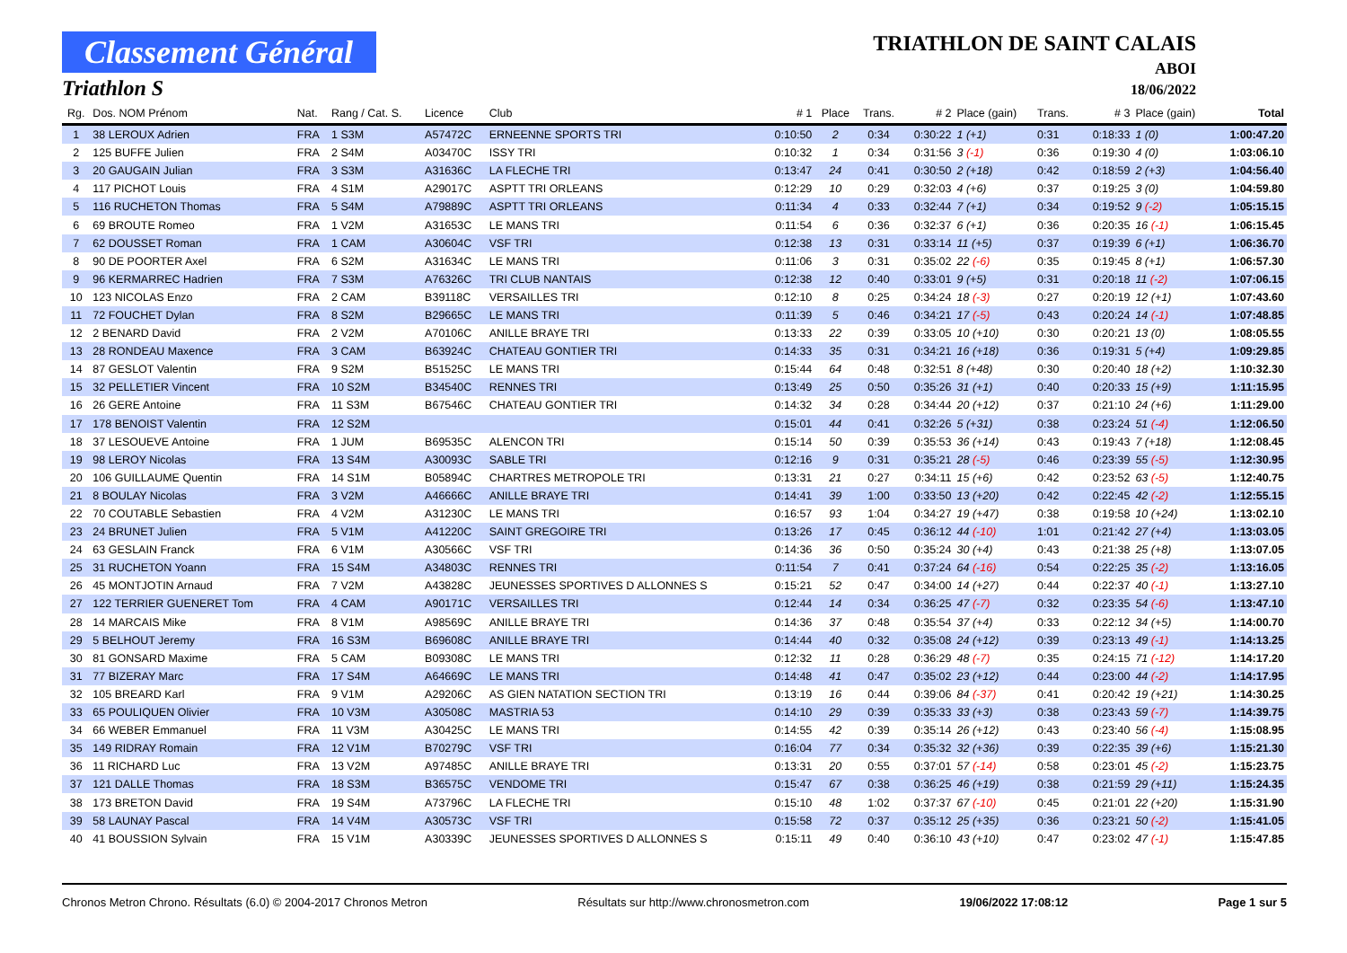Classement Général
Triathlon S
TRIATHLON DE SAINT CALAIS
ABOI
18/06/2022
| Rg. | Dos. NOM Prénom | Nat. | Rang / Cat. S. | Licence | Club | # 1 | Place | Trans. | # 2 | Place (gain) | Trans. | # 3 | Place (gain) | Total |
| --- | --- | --- | --- | --- | --- | --- | --- | --- | --- | --- | --- | --- | --- | --- |
| 1 | 38 LEROUX Adrien | FRA | 1 S3M | A57472C | ERNEENNE SPORTS TRI | 0:10:50 | 2 | 0:34 | 0:30:22 | 1 (+1) | 0:31 | 0:18:33 | 1 (0) | 1:00:47.20 |
| 2 | 125 BUFFE Julien | FRA | 2 S4M | A03470C | ISSY TRI | 0:10:32 | 1 | 0:34 | 0:31:56 | 3 (-1) | 0:36 | 0:19:30 | 4 (0) | 1:03:06.10 |
| 3 | 20 GAUGAIN Julian | FRA | 3 S3M | A31636C | LA FLECHE TRI | 0:13:47 | 24 | 0:41 | 0:30:50 | 2 (+18) | 0:42 | 0:18:59 | 2 (+3) | 1:04:56.40 |
| 4 | 117 PICHOT Louis | FRA | 4 S1M | A29017C | ASPTT TRI ORLEANS | 0:12:29 | 10 | 0:29 | 0:32:03 | 4 (+6) | 0:37 | 0:19:25 | 3 (0) | 1:04:59.80 |
| 5 | 116 RUCHETON Thomas | FRA | 5 S4M | A79889C | ASPTT TRI ORLEANS | 0:11:34 | 4 | 0:33 | 0:32:44 | 7 (+1) | 0:34 | 0:19:52 | 9 (-2) | 1:05:15.15 |
| 6 | 69 BROUTE Romeo | FRA | 1 V2M | A31653C | LE MANS TRI | 0:11:54 | 6 | 0:36 | 0:32:37 | 6 (+1) | 0:36 | 0:20:35 | 16 (-1) | 1:06:15.45 |
| 7 | 62 DOUSSET Roman | FRA | 1 CAM | A30604C | VSF TRI | 0:12:38 | 13 | 0:31 | 0:33:14 | 11 (+5) | 0:37 | 0:19:39 | 6 (+1) | 1:06:36.70 |
| 8 | 90 DE POORTER Axel | FRA | 6 S2M | A31634C | LE MANS TRI | 0:11:06 | 3 | 0:31 | 0:35:02 | 22 (-6) | 0:35 | 0:19:45 | 8 (+1) | 1:06:57.30 |
| 9 | 96 KERMARREC Hadrien | FRA | 7 S3M | A76326C | TRI CLUB NANTAIS | 0:12:38 | 12 | 0:40 | 0:33:01 | 9 (+5) | 0:31 | 0:20:18 | 11 (-2) | 1:07:06.15 |
| 10 | 123 NICOLAS Enzo | FRA | 2 CAM | B39118C | VERSAILLES TRI | 0:12:10 | 8 | 0:25 | 0:34:24 | 18 (-3) | 0:27 | 0:20:19 | 12 (+1) | 1:07:43.60 |
| 11 | 72 FOUCHET Dylan | FRA | 8 S2M | B29665C | LE MANS TRI | 0:11:39 | 5 | 0:46 | 0:34:21 | 17 (-5) | 0:43 | 0:20:24 | 14 (-1) | 1:07:48.85 |
| 12 | 2 BENARD David | FRA | 2 V2M | A70106C | ANILLE BRAYE TRI | 0:13:33 | 22 | 0:39 | 0:33:05 | 10 (+10) | 0:30 | 0:20:21 | 13 (0) | 1:08:05.55 |
| 13 | 28 RONDEAU Maxence | FRA | 3 CAM | B63924C | CHATEAU GONTIER TRI | 0:14:33 | 35 | 0:31 | 0:34:21 | 16 (+18) | 0:36 | 0:19:31 | 5 (+4) | 1:09:29.85 |
| 14 | 87 GESLOT Valentin | FRA | 9 S2M | B51525C | LE MANS TRI | 0:15:44 | 64 | 0:48 | 0:32:51 | 8 (+48) | 0:30 | 0:20:40 | 18 (+2) | 1:10:32.30 |
| 15 | 32 PELLETIER Vincent | FRA | 10 S2M | B34540C | RENNES TRI | 0:13:49 | 25 | 0:50 | 0:35:26 | 31 (+1) | 0:40 | 0:20:33 | 15 (+9) | 1:11:15.95 |
| 16 | 26 GERE Antoine | FRA | 11 S3M | B67546C | CHATEAU GONTIER TRI | 0:14:32 | 34 | 0:28 | 0:34:44 | 20 (+12) | 0:37 | 0:21:10 | 24 (+6) | 1:11:29.00 |
| 17 | 178 BENOIST Valentin | FRA | 12 S2M | | | 0:15:01 | 44 | 0:41 | 0:32:26 | 5 (+31) | 0:38 | 0:23:24 | 51 (-4) | 1:12:06.50 |
| 18 | 37 LESOUEVE Antoine | FRA | 1 JUM | B69535C | ALENCON TRI | 0:15:14 | 50 | 0:39 | 0:35:53 | 36 (+14) | 0:43 | 0:19:43 | 7 (+18) | 1:12:08.45 |
| 19 | 98 LEROY Nicolas | FRA | 13 S4M | A30093C | SABLE TRI | 0:12:16 | 9 | 0:31 | 0:35:21 | 28 (-5) | 0:46 | 0:23:39 | 55 (-5) | 1:12:30.95 |
| 20 | 106 GUILLAUME Quentin | FRA | 14 S1M | B05894C | CHARTRES METROPOLE TRI | 0:13:31 | 21 | 0:27 | 0:34:11 | 15 (+6) | 0:42 | 0:23:52 | 63 (-5) | 1:12:40.75 |
| 21 | 8 BOULAY Nicolas | FRA | 3 V2M | A46666C | ANILLE BRAYE TRI | 0:14:41 | 39 | 1:00 | 0:33:50 | 13 (+20) | 0:42 | 0:22:45 | 42 (-2) | 1:12:55.15 |
| 22 | 70 COUTABLE Sebastien | FRA | 4 V2M | A31230C | LE MANS TRI | 0:16:57 | 93 | 1:04 | 0:34:27 | 19 (+47) | 0:38 | 0:19:58 | 10 (+24) | 1:13:02.10 |
| 23 | 24 BRUNET Julien | FRA | 5 V1M | A41220C | SAINT GREGOIRE TRI | 0:13:26 | 17 | 0:45 | 0:36:12 | 44 (-10) | 1:01 | 0:21:42 | 27 (+4) | 1:13:03.05 |
| 24 | 63 GESLAIN Franck | FRA | 6 V1M | A30566C | VSF TRI | 0:14:36 | 36 | 0:50 | 0:35:24 | 30 (+4) | 0:43 | 0:21:38 | 25 (+8) | 1:13:07.05 |
| 25 | 31 RUCHETON Yoann | FRA | 15 S4M | A34803C | RENNES TRI | 0:11:54 | 7 | 0:41 | 0:37:24 | 64 (-16) | 0:54 | 0:22:25 | 35 (-2) | 1:13:16.05 |
| 26 | 45 MONTJOTIN Arnaud | FRA | 7 V2M | A43828C | JEUNESSES SPORTIVES D ALLONNES S | 0:15:21 | 52 | 0:47 | 0:34:00 | 14 (+27) | 0:44 | 0:22:37 | 40 (-1) | 1:13:27.10 |
| 27 | 122 TERRIER GUENERET Tom | FRA | 4 CAM | A90171C | VERSAILLES TRI | 0:12:44 | 14 | 0:34 | 0:36:25 | 47 (-7) | 0:32 | 0:23:35 | 54 (-6) | 1:13:47.10 |
| 28 | 14 MARCAIS Mike | FRA | 8 V1M | A98569C | ANILLE BRAYE TRI | 0:14:36 | 37 | 0:48 | 0:35:54 | 37 (+4) | 0:33 | 0:22:12 | 34 (+5) | 1:14:00.70 |
| 29 | 5 BELHOUT Jeremy | FRA | 16 S3M | B69608C | ANILLE BRAYE TRI | 0:14:44 | 40 | 0:32 | 0:35:08 | 24 (+12) | 0:39 | 0:23:13 | 49 (-1) | 1:14:13.25 |
| 30 | 81 GONSARD Maxime | FRA | 5 CAM | B09308C | LE MANS TRI | 0:12:32 | 11 | 0:28 | 0:36:29 | 48 (-7) | 0:35 | 0:24:15 | 71 (-12) | 1:14:17.20 |
| 31 | 77 BIZERAY Marc | FRA | 17 S4M | A64669C | LE MANS TRI | 0:14:48 | 41 | 0:47 | 0:35:02 | 23 (+12) | 0:44 | 0:23:00 | 44 (-2) | 1:14:17.95 |
| 32 | 105 BREARD Karl | FRA | 9 V1M | A29206C | AS GIEN NATATION SECTION TRI | 0:13:19 | 16 | 0:44 | 0:39:06 | 84 (-37) | 0:41 | 0:20:42 | 19 (+21) | 1:14:30.25 |
| 33 | 65 POULIQUEN Olivier | FRA | 10 V3M | A30508C | MASTRIA 53 | 0:14:10 | 29 | 0:39 | 0:35:33 | 33 (+3) | 0:38 | 0:23:43 | 59 (-7) | 1:14:39.75 |
| 34 | 66 WEBER Emmanuel | FRA | 11 V3M | A30425C | LE MANS TRI | 0:14:55 | 42 | 0:39 | 0:35:14 | 26 (+12) | 0:43 | 0:23:40 | 56 (-4) | 1:15:08.95 |
| 35 | 149 RIDRAY Romain | FRA | 12 V1M | B70279C | VSF TRI | 0:16:04 | 77 | 0:34 | 0:35:32 | 32 (+36) | 0:39 | 0:22:35 | 39 (+6) | 1:15:21.30 |
| 36 | 11 RICHARD Luc | FRA | 13 V2M | A97485C | ANILLE BRAYE TRI | 0:13:31 | 20 | 0:55 | 0:37:01 | 57 (-14) | 0:58 | 0:23:01 | 45 (-2) | 1:15:23.75 |
| 37 | 121 DALLE Thomas | FRA | 18 S3M | B36575C | VENDOME TRI | 0:15:47 | 67 | 0:38 | 0:36:25 | 46 (+19) | 0:38 | 0:21:59 | 29 (+11) | 1:15:24.35 |
| 38 | 173 BRETON David | FRA | 19 S4M | A73796C | LA FLECHE TRI | 0:15:10 | 48 | 1:02 | 0:37:37 | 67 (-10) | 0:45 | 0:21:01 | 22 (+20) | 1:15:31.90 |
| 39 | 58 LAUNAY Pascal | FRA | 14 V4M | A30573C | VSF TRI | 0:15:58 | 72 | 0:37 | 0:35:12 | 25 (+35) | 0:36 | 0:23:21 | 50 (-2) | 1:15:41.05 |
| 40 | 41 BOUSSION Sylvain | FRA | 15 V1M | A30339C | JEUNESSES SPORTIVES D ALLONNES S | 0:15:11 | 49 | 0:40 | 0:36:10 | 43 (+10) | 0:47 | 0:23:02 | 47 (-1) | 1:15:47.85 |
Chronos Metron Chrono. Résultats (6.0) © 2004-2017 Chronos Metron Résultats sur http://www.chronosmetron.com 19/06/2022 17:08:12 Page 1 sur 5